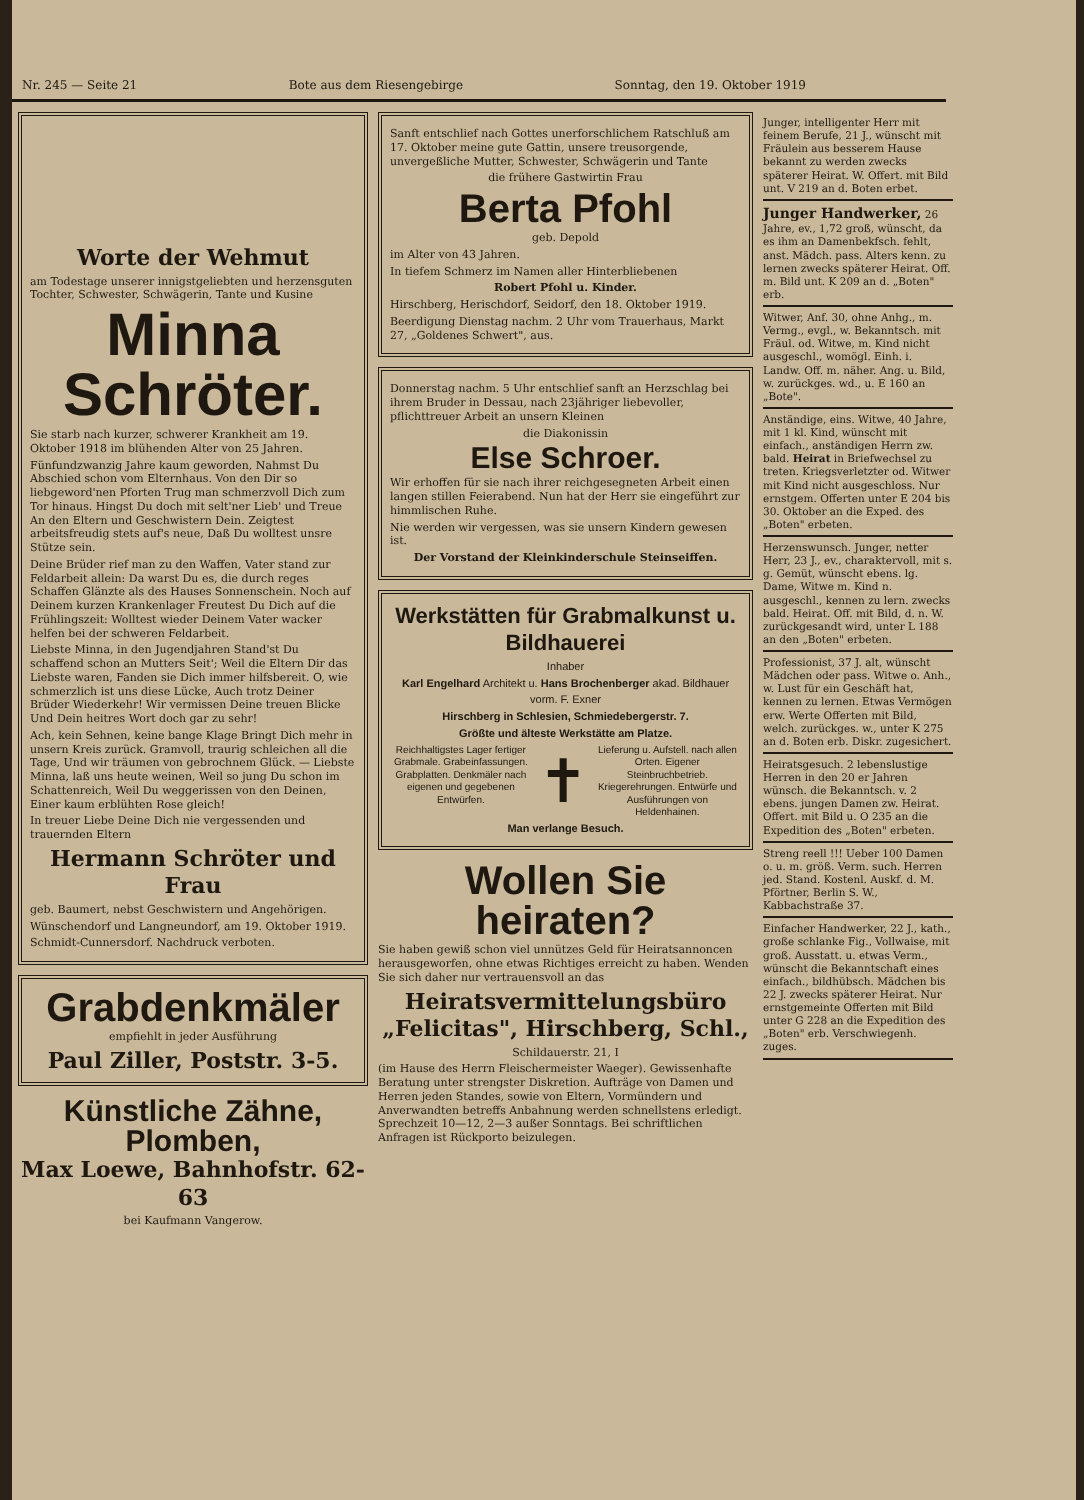Nr. 245 — Seite 21 Bote aus dem Riesengebirge Sonntag, den 19. Oktober 1919
Worte der Wehmut
am Todestage unserer innigstgeliebten und herzensguten Tochter, Schwester, Schwägerin, Tante und Kusine
Minna Schröter.
Sie starb nach kurzer, schwerer Krankheit am 19. Oktober 1918 im blühenden Alter von 25 Jahren.
Fünfundzwanzig Jahre kaum geworden, Nahmst Du Abschied schon vom Elternhaus. Von den Dir so liebgeword'nen Pforten Trug man schmerzvoll Dich zum Tor hinaus. Hingst Du doch mit selt'ner Lieb' und Treue An den Eltern und Geschwistern Dein. Zeigtest arbeitsfreudig stets auf's neue, Daß Du wolltest unsre Stütze sein.
Deine Brüder rief man zu den Waffen, Vater stand zur Feldarbeit allein: Da warst Du es, die durch reges Schaffen Glänzte als des Hauses Sonnenschein. Noch auf Deinem kurzen Krankenlager Freutest Du Dich auf die Frühlingszeit: Wolltest wieder Deinem Vater wacker helfen bei der schweren Feldarbeit.
Liebste Minna, in den Jugendjahren Stand'st Du schaffend schon an Mutters Seit'; Weil die Eltern Dir das Liebste waren, Fanden sie Dich immer hilfsbereit. O, wie schmerzlich ist uns diese Lücke, Auch trotz Deiner Brüder Wiederkehr! Wir vermissen Deine treuen Blicke Und Dein heitres Wort doch gar zu sehr!
Ach, kein Sehnen, keine bange Klage Bringt Dich mehr in unsern Kreis zurück. Gramvoll, traurig schleichen all die Tage, Und wir träumen von gebrochnem Glück. — Liebste Minna, laß uns heute weinen, Weil so jung Du schon im Schattenreich, Weil Du weggerissen von den Deinen, Einer kaum erblühten Rose gleich!
In treuer Liebe Deine Dich nie vergessenden und trauernden Eltern
Hermann Schröter und Frau
geb. Baumert, nebst Geschwistern und Angehörigen.
Wünschendorf und Langneundorf, am 19. Oktober 1919.
Schmidt-Cunnersdorf. Nachdruck verboten.
Grabdenkmäler
empfiehlt in jeder Ausführung
Paul Ziller, Poststr. 3-5.
Künstliche Zähne, Plomben,
Max Loewe, Bahnhofstr. 62-63
bei Kaufmann Vangerow.
Sanft entschlief nach Gottes unerforschlichem Ratschluß am 17. Oktober meine gute Gattin, unsere treusorgende, unvergeßliche Mutter, Schwester, Schwägerin und Tante
die frühere Gastwirtin Frau
Berta Pfohl
geb. Depold
im Alter von 43 Jahren.
In tiefem Schmerz im Namen aller Hinterbliebenen
Robert Pfohl u. Kinder.
Hirschberg, Herischdorf, Seidorf, den 18. Oktober 1919.
Beerdigung Dienstag nachm. 2 Uhr vom Trauerhaus, Markt 27, „Goldenes Schwert", aus.
Donnerstag nachm. 5 Uhr entschlief sanft an Herzschlag bei ihrem Bruder in Dessau, nach 23jähriger liebevoller, pflichttreuer Arbeit an unsern Kleinen
die Diakonissin
Else Schroer.
Wir erhoffen für sie nach ihrer reichgesegneten Arbeit einen langen stillen Feierabend. Nun hat der Herr sie eingeführt zur himmlischen Ruhe.
Nie werden wir vergessen, was sie unsern Kindern gewesen ist.
Der Vorstand der Kleinkinderschule Steinseiffen.
Werkstätten für Grabmalkunst u. Bildhauerei
Inhaber
Karl Engelhard Architekt u. Hans Brochenberger akad. Bildhauer
vorm. F. Exner
Hirschberg in Schlesien, Schmiedebergerstr. 7.
Größte und älteste Werkstätte am Platze.
Reichhaltigstes Lager fertiger Grabmale. Grabeinfassungen. Grabplatten. Denkmäler nach eigenen und gegebenen Entwürfen.
✝
Lieferung u. Aufstell. nach allen Orten. Eigener Steinbruchbetrieb. Kriegerehrungen. Entwürfe und Ausführungen von Heldenhainen.
Man verlange Besuch.
Wollen Sie heiraten?
Sie haben gewiß schon viel unnützes Geld für Heiratsannoncen herausgeworfen, ohne etwas Richtiges erreicht zu haben. Wenden Sie sich daher nur vertrauensvoll an das
Heiratsvermittelungsbüro „Felicitas", Hirschberg, Schl.,
Schildauerstr. 21, I
(im Hause des Herrn Fleischermeister Waeger). Gewissenhafte Beratung unter strengster Diskretion. Aufträge von Damen und Herren jeden Standes, sowie von Eltern, Vormündern und Anverwandten betreffs Anbahnung werden schnellstens erledigt. Sprechzeit 10—12, 2—3 außer Sonntags. Bei schriftlichen Anfragen ist Rückporto beizulegen.
Junger, intelligenter Herr mit feinem Berufe, 21 J., wünscht mit Fräulein aus besserem Hause bekannt zu werden zwecks späterer Heirat. W. Offert. mit Bild unt. V 219 an d. Boten erbet.
Junger Handwerker, 26 Jahre, ev., 1,72 groß, wünscht, da es ihm an Damenbekfsch. fehlt, anst. Mädch. pass. Alters kenn. zu lernen zwecks späterer Heirat. Off. m. Bild unt. K 209 an d. „Boten" erb.
Witwer, Anf. 30, ohne Anhg., m. Vermg., evgl., w. Bekanntsch. mit Fräul. od. Witwe, m. Kind nicht ausgeschl., womögl. Einh. i. Landw. Off. m. näher. Ang. u. Bild, w. zurückges. wd., u. E 160 an „Bote".
Anständige, eins. Witwe, 40 Jahre, mit 1 kl. Kind, wünscht mit einfach., anständigen Herrn zw. bald. Heirat in Briefwechsel zu treten. Kriegsverletzter od. Witwer mit Kind nicht ausgeschloss. Nur ernstgem. Offerten unter E 204 bis 30. Oktober an die Exped. des „Boten" erbeten.
Herzenswunsch. Junger, netter Herr, 23 J., ev., charaktervoll, mit s. g. Gemüt, wünscht ebens. lg. Dame, Witwe m. Kind n. ausgeschl., kennen zu lern. zwecks bald. Heirat. Off. mit Bild, d. n. W. zurückgesandt wird, unter L 188 an den „Boten" erbeten.
Professionist, 37 J. alt, wünscht Mädchen oder pass. Witwe o. Anh., w. Lust für ein Geschäft hat, kennen zu lernen. Etwas Vermögen erw. Werte Offerten mit Bild, welch. zurückges. w., unter K 275 an d. Boten erb. Diskr. zugesichert.
Heiratsgesuch. 2 lebenslustige Herren in den 20 er Jahren wünsch. die Bekanntsch. v. 2 ebens. jungen Damen zw. Heirat. Offert. mit Bild u. O 235 an die Expedition des „Boten" erbeten.
Streng reell !!! Ueber 100 Damen o. u. m. größ. Verm. such. Herren jed. Stand. Kostenl. Auskf. d. M. Pförtner, Berlin S. W., Kabbachstraße 37.
Einfacher Handwerker, 22 J., kath., große schlanke Fig., Vollwaise, mit groß. Ausstatt. u. etwas Verm., wünscht die Bekanntschaft eines einfach., bildhübsch. Mädchen bis 22 J. zwecks späterer Heirat. Nur ernstgemeinte Offerten mit Bild unter G 228 an die Expedition des „Boten" erb. Verschwiegenh. zuges.